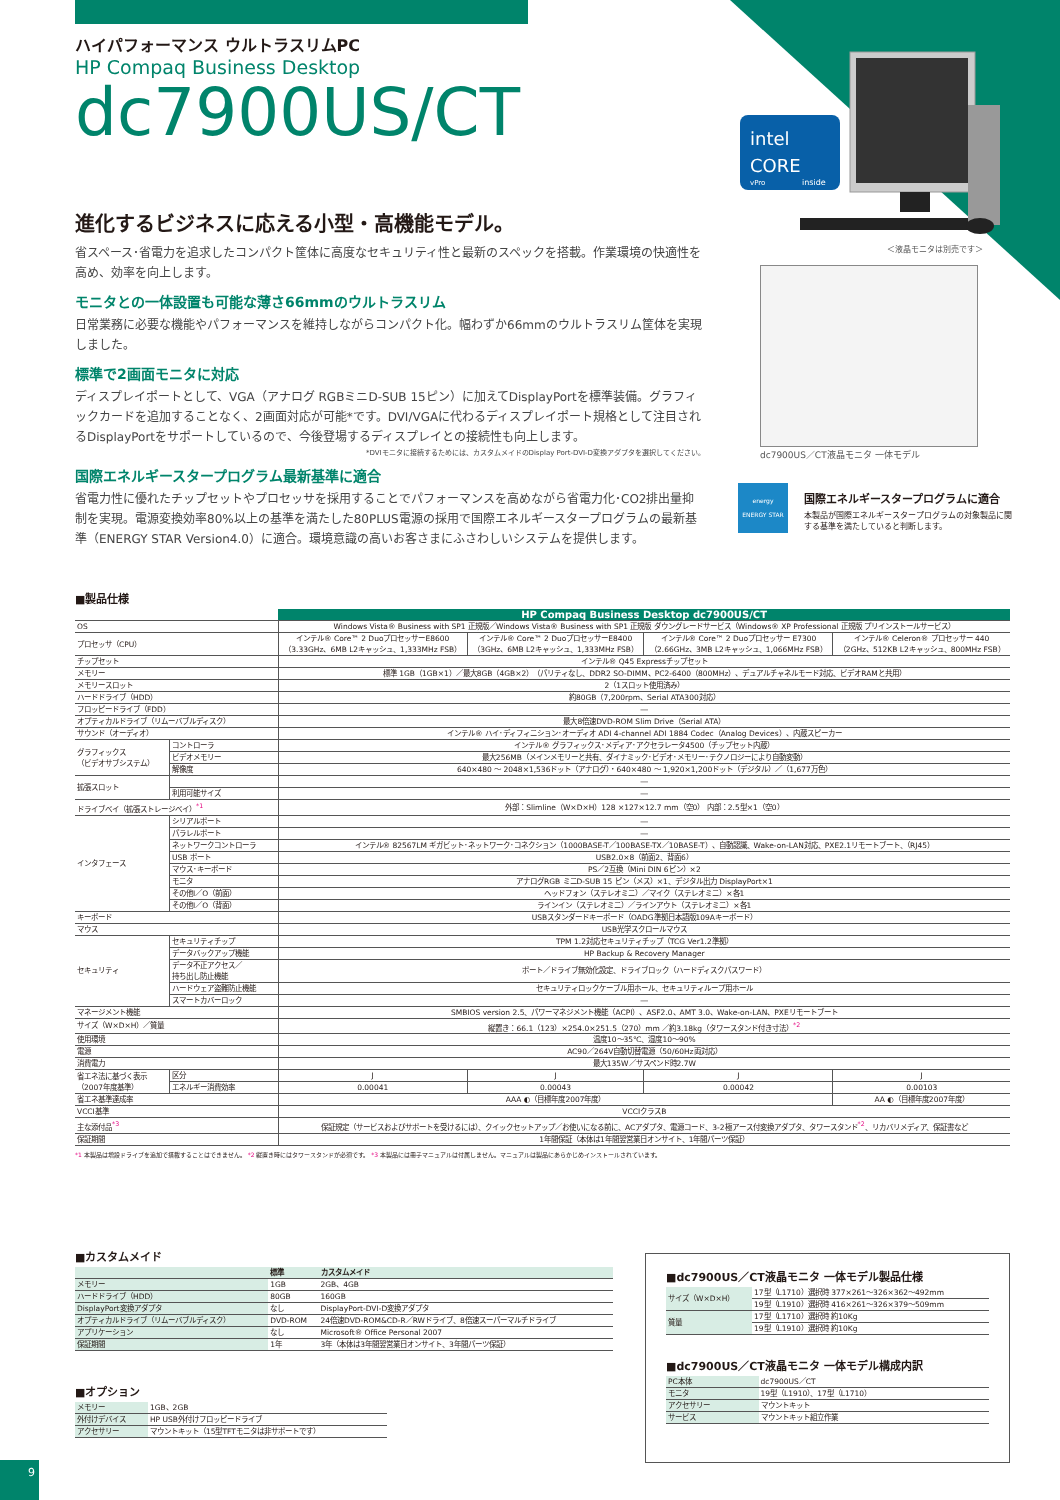ハイパフォーマンス ウルトラスリムPC
HP Compaq Business Desktop
dc7900US/CT
進化するビジネスに応える小型・高機能モデル。
省スペース･省電力を追求したコンパクト筐体に高度なセキュリティ性と最新のスペックを搭載。作業環境の快適性を高め、効率を向上します。
モニタとの一体設置も可能な薄さ66mmのウルトラスリム
日常業務に必要な機能やパフォーマンスを維持しながらコンパクト化。幅わずか66mmのウルトラスリム筐体を実現しました。
標準で2画面モニタに対応
ディスプレイポートとして、VGA（アナログ RGBミニD-SUB 15ピン）に加えてDisplayPortを標準装備。グラフィックカードを追加することなく、2画面対応が可能*です。DVI/VGAに代わるディスプレイポート規格として注目されるDisplayPortをサポートしているので、今後登場するディスプレイとの接続性も向上します。
*DVIモニタに接続するためには、カスタムメイドのDisplay Port-DVI-D変換アダプタを選択してください。
国際エネルギースタープログラム最新基準に適合
省電力性に優れたチップセットやプロセッサを採用することでパフォーマンスを高めながら省電力化･CO2排出量抑制を実現。電源変換効率80%以上の基準を満たした80PLUS電源の採用で国際エネルギースタープログラムの最新基準（ENERGY STAR Version4.0）に適合。環境意識の高いお客さまにふさわしいシステムを提供します。
intel
CORE
vPro
inside
＜液晶モニタは別売です＞
dc7900US／CT液晶モニタ 一体モデル
energy
ENERGY STAR
国際エネルギースタープログラムに適合
本製品が国際エネルギースタープログラムの対象製品に関する基準を満たしていると判断します。
■製品仕様
| | | HP Compaq Business Desktop dc7900US/CT | | | |
| --- | --- | --- | --- | --- | --- |
| OS | | Windows Vista® Business with SP1 正規版／Windows Vista® Business with SP1 正規版 ダウングレードサービス（Windows® XP Professional 正規版 プリインストールサービス） | | | |
| プロセッサ（CPU） | | インテル® Core™ 2 DuoプロセッサーE8600 （3.33GHz、6MB L2キャッシュ、1,333MHz FSB） | インテル® Core™ 2 DuoプロセッサーE8400 （3GHz、6MB L2キャッシュ、1,333MHz FSB） | インテル® Core™ 2 Duoプロセッサー E7300 （2.66GHz、3MB L2キャッシュ、1,066MHz FSB） | インテル® Celeron® プロセッサー 440 （2GHz、512KB L2キャッシュ、800MHz FSB） |
| チップセット | | インテル® Q45 Expressチップセット | | | |
| メモリー | | 標準 1GB（1GB×1）／最大8GB（4GB×2）（パリティなし、DDR2 SO-DIMM、PC2-6400（800MHz）、デュアルチャネルモード対応、ビデオRAMと共用） | | | |
| メモリースロット | | 2（1スロット使用済み） | | | |
| ハードドライブ（HDD） | | 約80GB（7,200rpm、Serial ATA300対応） | | | |
| フロッピードライブ（FDD） | | ― | | | |
| オプティカルドライブ（リムーバブルディスク） | | 最大8倍速DVD-ROM Slim Drive（Serial ATA） | | | |
| サウンド（オーディオ） | | インテル® ハイ･ディフィニション･オーディオ ADI 4-channel ADI 1884 Codec（Analog Devices）、内蔵スピーカー | | | |
| グラフィックス （ビデオサブシステム） | コントローラ | インテル® グラフィックス･メディア･アクセラレータ4500（チップセット内蔵） | | | |
| | ビデオメモリー | 最大256MB（メインメモリーと共有、ダイナミック･ビデオ･メモリー･テクノロジーにより自動変動） | | | |
| | 解像度 | 640×480 ～ 2048×1,536ドット（アナログ）・640×480 ～ 1,920×1,200ドット（デジタル）／（1,677万色） | | | |
| 拡張スロット | | ― | | | |
| | 利用可能サイズ | ― | | | |
| ドライブベイ（拡張ストレージベイ）<sup>*1</sup> | | 外部：Slimline（W×D×H）128 ×127×12.7 mm（空0） 内部：2.5型×1（空0） | | | |
| インタフェース | シリアルポート | ― | | | |
| | パラレルポート | ― | | | |
| | ネットワークコントローラ | インテル® 82567LM ギガビット･ネットワーク･コネクション（1000BASE-T／100BASE-TX／10BASE-T）、自動認識、Wake-on-LAN対応、PXE2.1リモートブート、（RJ45） | | | |
| | USB ポート | USB2.0×8（前面2、背面6） | | | |
| | マウス･キーボード | PS／2互換（Mini DIN 6ピン）×2 | | | |
| | モニタ | アナログRGB ミニD-SUB 15 ピン（メス）×1、デジタル出力 DisplayPort×1 | | | |
| | その他I／O（前面） | ヘッドフォン（ステレオミニ）／マイク（ステレオミニ）×各1 | | | |
| | その他I／O（背面） | ラインイン（ステレオミニ）／ラインアウト（ステレオミニ）×各1 | | | |
| キーボード | | USBスタンダードキーボード（OADG準拠日本語版109Aキーボード） | | | |
| マウス | | USB光学スクロールマウス | | | |
| セキュリティ | セキュリティチップ | TPM 1.2対応セキュリティチップ（TCG Ver1.2準拠） | | | |
| | データバックアップ機能 | HP Backup & Recovery Manager | | | |
| | データ不正アクセス／ 持ち出し防止機能 | ポート／ドライブ無効化設定、ドライブロック（ハードディスクパスワード） | | | |
| | ハードウェア盗難防止機能 | セキュリティロックケーブル用ホール、セキュリティループ用ホール | | | |
| | スマートカバーロック | ― | | | |
| マネージメント機能 | | SMBIOS version 2.5、パワーマネジメント機能（ACPI）、ASF2.0、AMT 3.0、Wake-on-LAN、PXEリモートブート | | | |
| サイズ（W×D×H）／質量 | | 縦置き：66.1（123）×254.0×251.5（270）mm ／約3.18kg（タワースタンド付き寸法）<sup>*2</sup> | | | |
| 使用環境 | | 温度10～35℃、湿度10～90% | | | |
| 電源 | | AC90／264V自動切替電源（50/60Hz両対応） | | | |
| 消費電力 | | 最大135W／サスペンド時2.7W | | | |
| 省エネ法に基づく表示 （2007年度基準） | 区分 | J | J | J | J |
| | エネルギー消費効率 | 0.00041 | 0.00043 | 0.00042 | 0.00103 |
| 省エネ基準達成率 | | AAA ◐（目標年度2007年度） | | | AA ◐（目標年度2007年度） |
| VCCI基準 | | VCCIクラスB | | | |
| 主な添付品<sup>*3</sup> | | 保証規定（サービスおよびサポートを受けるには）、クイックセットアップ／お使いになる前に、ACアダプタ、電源コード、3-2極アース付変換アダプタ、タワースタンド<sup>*2</sup>、リカバリメディア、保証書など | | | |
| 保証期間 | | 1年間保証（本体は1年間翌営業日オンサイト、1年間パーツ保証） | | | |
*1 本製品は増設ドライブを追加で搭載することはできません。 *2 縦置き時にはタワースタンドが必須です。 *3 本製品には冊子マニュアルは付属しません。マニュアルは製品にあらかじめインストールされています。
■カスタムメイド
| | 標準 | カスタムメイド |
| --- | --- | --- |
| メモリー | 1GB | 2GB、4GB |
| ハードドライブ（HDD） | 80GB | 160GB |
| DisplayPort変換アダプタ | なし | DisplayPort-DVI-D変換アダプタ |
| オプティカルドライブ（リムーバブルディスク） | DVD-ROM | 24倍速DVD-ROM&CD-R／RWドライブ、8倍速スーパーマルチドライブ |
| アプリケーション | なし | Microsoft® Office Personal 2007 |
| 保証期間 | 1年 | 3年（本体は3年間翌営業日オンサイト、3年間パーツ保証） |
■オプション
| メモリー | 1GB、2GB |
| 外付けデバイス | HP USB外付けフロッピードライブ |
| アクセサリー | マウントキット（15型TFTモニタは非サポートです） |
■dc7900US／CT液晶モニタ 一体モデル製品仕様
| サイズ（W×D×H） | 17型（L1710）選択時 377×261～326×362～492mm |
| | 19型（L1910）選択時 416×261～326×379～509mm |
| 質量 | 17型（L1710）選択時 約10Kg |
| | 19型（L1910）選択時 約10Kg |
■dc7900US／CT液晶モニタ 一体モデル構成内訳
| PC本体 | dc7900US／CT |
| モニタ | 19型（L1910）、17型（L1710） |
| アクセサリー | マウントキット |
| サービス | マウントキット組立作業 |
9